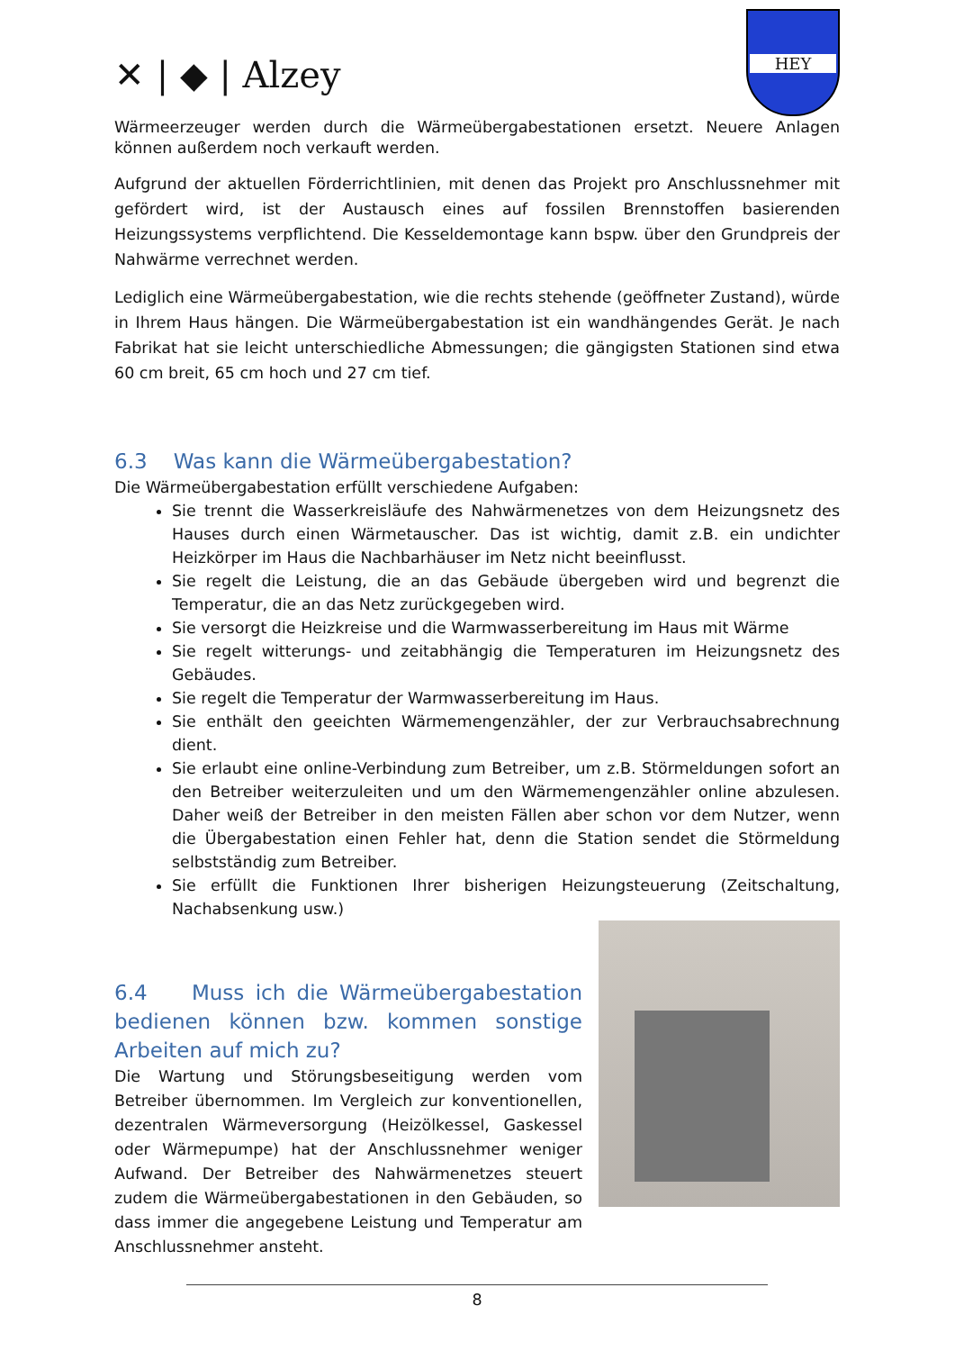✕ | ◆ | Alzey
HEY
Wärmeerzeuger werden durch die Wärmeübergabestationen ersetzt. Neuere Anlagen können außerdem noch verkauft werden.
Aufgrund der aktuellen Förderrichtlinien, mit denen das Projekt pro Anschlussnehmer mit gefördert wird, ist der Austausch eines auf fossilen Brennstoffen basierenden Heizungssystems verpflichtend. Die Kesseldemontage kann bspw. über den Grundpreis der Nahwärme verrechnet werden.
Lediglich eine Wärmeübergabestation, wie die rechts stehende (geöffneter Zustand), würde in Ihrem Haus hängen. Die Wärmeübergabestation ist ein wandhängendes Gerät. Je nach Fabrikat hat sie leicht unterschiedliche Abmessungen; die gängigsten Stationen sind etwa 60 cm breit, 65 cm hoch und 27 cm tief.
6.3 Was kann die Wärmeübergabestation?
Die Wärmeübergabestation erfüllt verschiedene Aufgaben:
Sie trennt die Wasserkreisläufe des Nahwärmenetzes von dem Heizungsnetz des Hauses durch einen Wärmetauscher. Das ist wichtig, damit z.B. ein undichter Heizkörper im Haus die Nachbarhäuser im Netz nicht beeinflusst.
Sie regelt die Leistung, die an das Gebäude übergeben wird und begrenzt die Temperatur, die an das Netz zurückgegeben wird.
Sie versorgt die Heizkreise und die Warmwasserbereitung im Haus mit Wärme
Sie regelt witterungs- und zeitabhängig die Temperaturen im Heizungsnetz des Gebäudes.
Sie regelt die Temperatur der Warmwasserbereitung im Haus.
Sie enthält den geeichten Wärmemengenzähler, der zur Verbrauchsabrechnung dient.
Sie erlaubt eine online-Verbindung zum Betreiber, um z.B. Störmeldungen sofort an den Betreiber weiterzuleiten und um den Wärmemengenzähler online abzulesen. Daher weiß der Betreiber in den meisten Fällen aber schon vor dem Nutzer, wenn die Übergabestation einen Fehler hat, denn die Station sendet die Störmeldung selbstständig zum Betreiber.
Sie erfüllt die Funktionen Ihrer bisherigen Heizungsteuerung (Zeitschaltung, Nachabsenkung usw.)
6.4 Muss ich die Wärmeübergabestation bedienen können bzw. kommen sonstige Arbeiten auf mich zu?
Die Wartung und Störungsbeseitigung werden vom Betreiber übernommen. Im Vergleich zur konventionellen, dezentralen Wärmeversorgung (Heizölkessel, Gaskessel oder Wärmepumpe) hat der Anschlussnehmer weniger Aufwand. Der Betreiber des Nahwärmenetzes steuert zudem die Wärmeübergabestationen in den Gebäuden, so dass immer die angegebene Leistung und Temperatur am Anschlussnehmer ansteht.
8